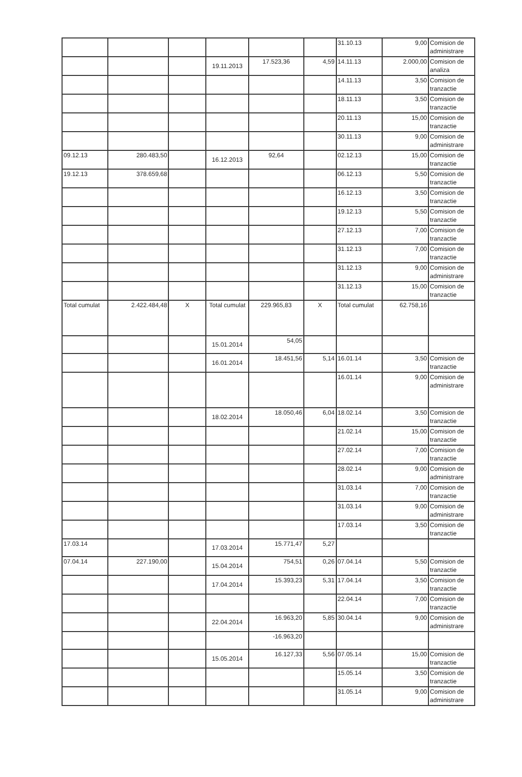| | | | | | | 31.10.13 | 9,00 | Comision de administrare |
| | | | 19.11.2013 | 17.523,36 | 4,59 | 14.11.13 | 2.000,00 | Comision de analiza |
| | | | | | | 14.11.13 | 3,50 | Comision de tranzactie |
| | | | | | | 18.11.13 | 3,50 | Comision de tranzactie |
| | | | | | | 20.11.13 | 15,00 | Comision de tranzactie |
| | | | | | | 30.11.13 | 9,00 | Comision de administrare |
| 09.12.13 | 280.483,50 | | 16.12.2013 | 92,64 | | 02.12.13 | 15,00 | Comision de tranzactie |
| 19.12.13 | 378.659,68 | | | | | 06.12.13 | 5,50 | Comision de tranzactie |
| | | | | | | 16.12.13 | 3,50 | Comision de tranzactie |
| | | | | | | 19.12.13 | 5,50 | Comision de tranzactie |
| | | | | | | 27.12.13 | 7,00 | Comision de tranzactie |
| | | | | | | 31.12.13 | 7,00 | Comision de tranzactie |
| | | | | | | 31.12.13 | 9,00 | Comision de administrare |
| | | | | | | 31.12.13 | 15,00 | Comision de tranzactie |
| Total cumulat | 2.422.484,48 | X | Total cumulat | 229.965,83 | X | Total cumulat | 62.758,16 | |
| | | | 15.01.2014 | 54,05 | | | | |
| | | | 16.01.2014 | 18.451,56 | 5,14 | 16.01.14 | 3,50 | Comision de tranzactie |
| | | | | | | 16.01.14 | 9,00 | Comision de administrare |
| | | | 18.02.2014 | 18.050,46 | 6,04 | 18.02.14 | 3,50 | Comision de tranzactie |
| | | | | | | 21.02.14 | 15,00 | Comision de tranzactie |
| | | | | | | 27.02.14 | 7,00 | Comision de tranzactie |
| | | | | | | 28.02.14 | 9,00 | Comision de administrare |
| | | | | | | 31.03.14 | 7,00 | Comision de tranzactie |
| | | | | | | 31.03.14 | 9,00 | Comision de administrare |
| | | | | | | 17.03.14 | 3,50 | Comision de tranzactie |
| 17.03.14 | | | 17.03.2014 | 15.771,47 | 5,27 | | | |
| 07.04.14 | 227.190,00 | | 15.04.2014 | 754,51 | 0,26 | 07.04.14 | 5,50 | Comision de tranzactie |
| | | | 17.04.2014 | 15.393,23 | 5,31 | 17.04.14 | 3,50 | Comision de tranzactie |
| | | | | | | 22.04.14 | 7,00 | Comision de tranzactie |
| | | | 22.04.2014 | 16.963,20 | 5,85 | 30.04.14 | 9,00 | Comision de administrare |
| | | | | -16.963,20 | | | | |
| | | | 15.05.2014 | 16.127,33 | 5,56 | 07.05.14 | 15,00 | Comision de tranzactie |
| | | | | | | 15.05.14 | 3,50 | Comision de tranzactie |
| | | | | | | 31.05.14 | 9,00 | Comision de administrare |